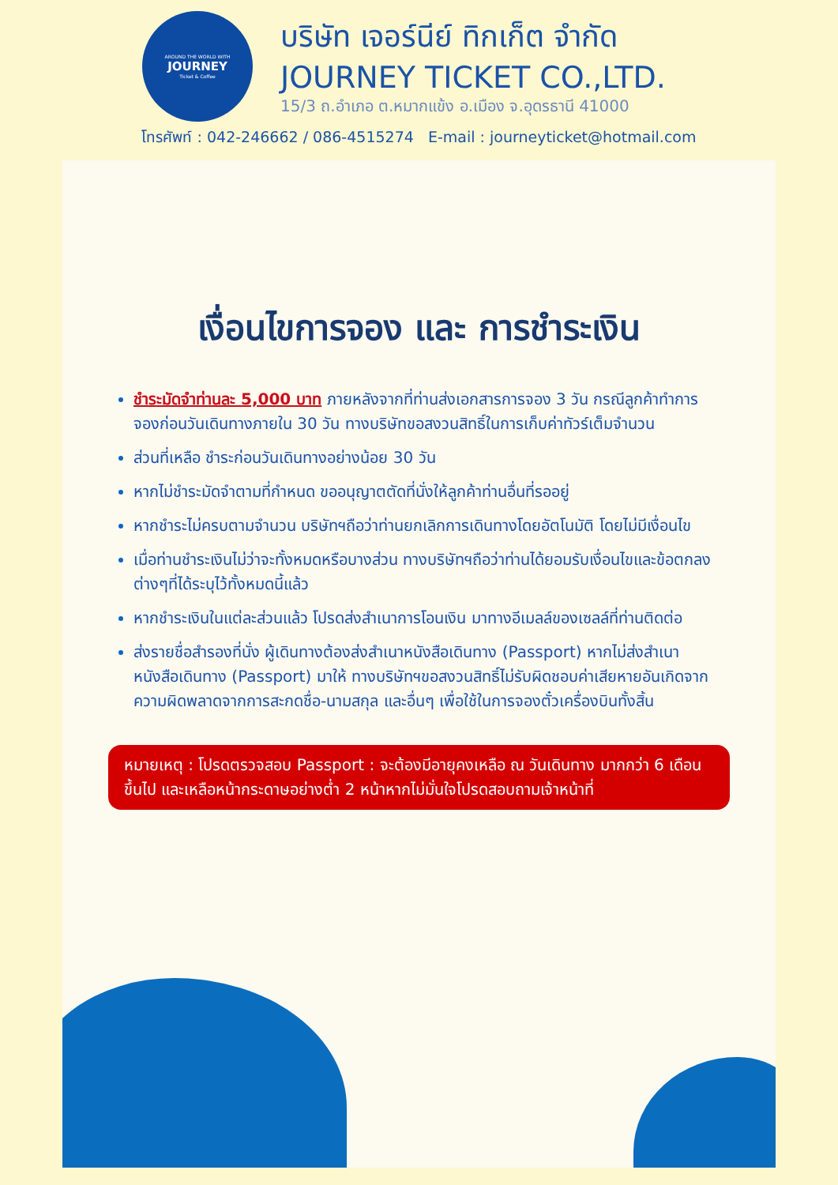AROUND THE WORLD WITH
JOURNEY
Ticket & Coffee
บริษัท เจอร์นีย์ ทิกเก็ต จำกัด
JOURNEY TICKET CO.,LTD.
15/3 ถ.อำเภอ ต.หมากแข้ง อ.เมือง จ.อุดรธานี 41000
โทรศัพท์ : 042-246662 / 086-4515274 E-mail : journeyticket@hotmail.com
เงื่อนไขการจอง และ การชำระเงิน
ชำระมัดจำท่านละ 5,000 บาท ภายหลังจากที่ท่านส่งเอกสารการจอง 3 วัน กรณีลูกค้าทำการจองก่อนวันเดินทางภายใน 30 วัน ทางบริษัทขอสงวนสิทธิ์ในการเก็บค่าทัวร์เต็มจำนวน
ส่วนที่เหลือ ชำระก่อนวันเดินทางอย่างน้อย 30 วัน
หากไม่ชำระมัดจำตามที่กำหนด ขออนุญาตตัดที่นั่งให้ลูกค้าท่านอื่นที่รออยู่
หากชำระไม่ครบตามจำนวน บริษัทฯถือว่าท่านยกเลิกการเดินทางโดยอัตโนมัติ โดยไม่มีเงื่อนไข
เมื่อท่านชำระเงินไม่ว่าจะทั้งหมดหรือบางส่วน ทางบริษัทฯถือว่าท่านได้ยอมรับเงื่อนไขและข้อตกลงต่างๆที่ได้ระบุไว้ทั้งหมดนี้แล้ว
หากชำระเงินในแต่ละส่วนแล้ว โปรดส่งสำเนาการโอนเงิน มาทางอีเมลล์ของเซลล์ที่ท่านติดต่อ
ส่งรายชื่อสำรองที่นั่ง ผู้เดินทางต้องส่งสำเนาหนังสือเดินทาง (Passport) หากไม่ส่งสำเนาหนังสือเดินทาง (Passport) มาให้ ทางบริษัทฯขอสงวนสิทธิ์ไม่รับผิดชอบค่าเสียหายอันเกิดจากความผิดพลาดจากการสะกดชื่อ-นามสกุล และอื่นๆ เพื่อใช้ในการจองตั๋วเครื่องบินทั้งสิ้น
หมายเหตุ : โปรดตรวจสอบ Passport : จะต้องมีอายุคงเหลือ ณ วันเดินทาง มากกว่า 6 เดือนขึ้นไป และเหลือหน้ากระดาษอย่างต่ำ 2 หน้าหากไม่มั่นใจโปรดสอบถามเจ้าหน้าที่